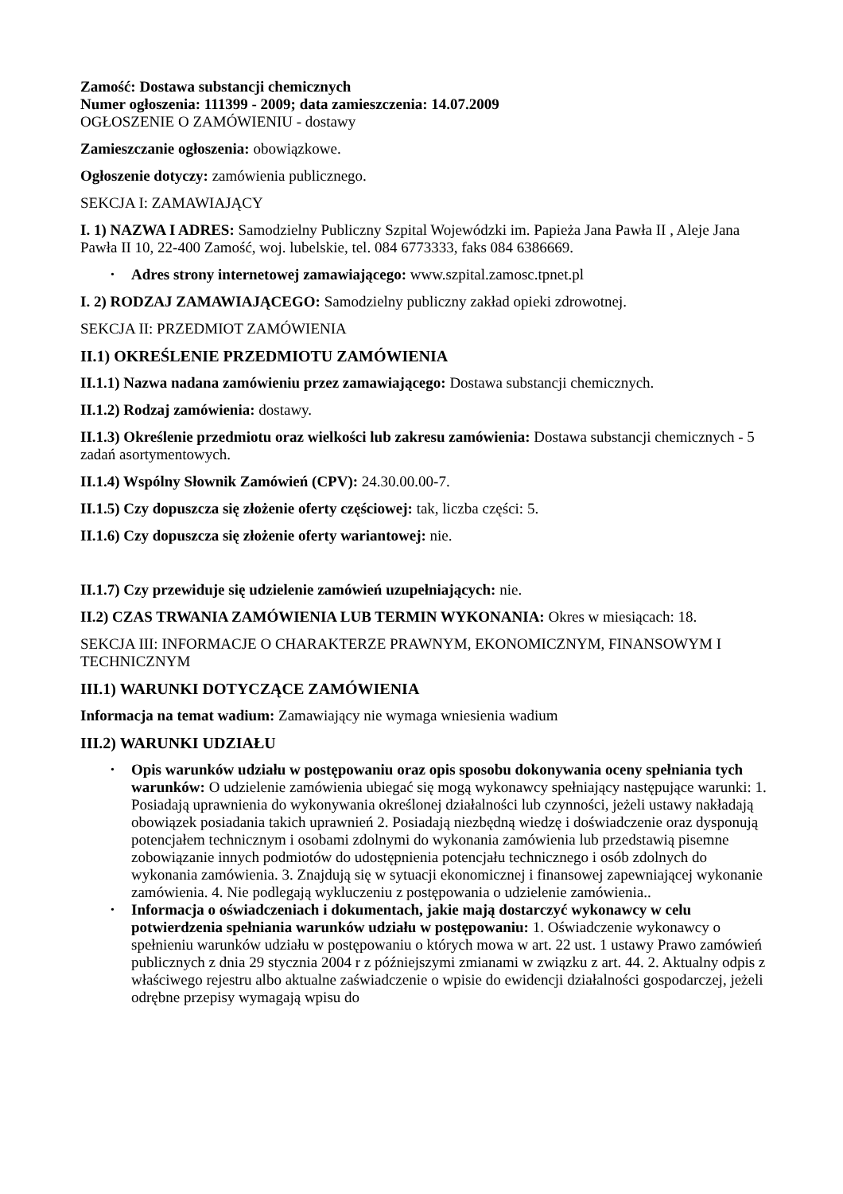Zamość: Dostawa substancji chemicznych
Numer ogłoszenia: 111399 - 2009; data zamieszczenia: 14.07.2009
OGŁOSZENIE O ZAMÓWIENIU - dostawy
Zamieszczanie ogłoszenia: obowiązkowe.
Ogłoszenie dotyczy: zamówienia publicznego.
SEKCJA I: ZAMAWIAJĄCY
I. 1) NAZWA I ADRES: Samodzielny Publiczny Szpital Wojewódzki im. Papieża Jana Pawła II , Aleje Jana Pawła II 10, 22-400 Zamość, woj. lubelskie, tel. 084 6773333, faks 084 6386669.
• Adres strony internetowej zamawiającego: www.szpital.zamosc.tpnet.pl
I. 2) RODZAJ ZAMAWIAJĄCEGO: Samodzielny publiczny zakład opieki zdrowotnej.
SEKCJA II: PRZEDMIOT ZAMÓWIENIA
II.1) OKREŚLENIE PRZEDMIOTU ZAMÓWIENIA
II.1.1) Nazwa nadana zamówieniu przez zamawiającego: Dostawa substancji chemicznych.
II.1.2) Rodzaj zamówienia: dostawy.
II.1.3) Określenie przedmiotu oraz wielkości lub zakresu zamówienia: Dostawa substancji chemicznych - 5 zadań asortymentowych.
II.1.4) Wspólny Słownik Zamówień (CPV): 24.30.00.00-7.
II.1.5) Czy dopuszcza się złożenie oferty częściowej: tak, liczba części: 5.
II.1.6) Czy dopuszcza się złożenie oferty wariantowej: nie.
II.1.7) Czy przewiduje się udzielenie zamówień uzupełniających: nie.
II.2) CZAS TRWANIA ZAMÓWIENIA LUB TERMIN WYKONANIA: Okres w miesiącach: 18.
SEKCJA III: INFORMACJE O CHARAKTERZE PRAWNYM, EKONOMICZNYM, FINANSOWYM I TECHNICZNYM
III.1) WARUNKI DOTYCZĄCE ZAMÓWIENIA
Informacja na temat wadium: Zamawiający nie wymaga wniesienia wadium
III.2) WARUNKI UDZIAŁU
• Opis warunków udziału w postępowaniu oraz opis sposobu dokonywania oceny spełniania tych warunków: O udzielenie zamówienia ubiegać się mogą wykonawcy spełniający następujące warunki: 1. Posiadają uprawnienia do wykonywania określonej działalności lub czynności, jeżeli ustawy nakładają obowiązek posiadania takich uprawnień 2. Posiadają niezbędną wiedzę i doświadczenie oraz dysponują potencjałem technicznym i osobami zdolnymi do wykonania zamówienia lub przedstawią pisemne zobowiązanie innych podmiotów do udostępnienia potencjału technicznego i osób zdolnych do wykonania zamówienia. 3. Znajdują się w sytuacji ekonomicznej i finansowej zapewniającej wykonanie zamówienia. 4. Nie podlegają wykluczeniu z postępowania o udzielenie zamówienia..
• Informacja o oświadczeniach i dokumentach, jakie mają dostarczyć wykonawcy w celu potwierdzenia spełniania warunków udziału w postępowaniu: 1. Oświadczenie wykonawcy o spełnieniu warunków udziału w postępowaniu o których mowa w art. 22 ust. 1 ustawy Prawo zamówień publicznych z dnia 29 stycznia 2004 r z późniejszymi zmianami w związku z art. 44. 2. Aktualny odpis z właściwego rejestru albo aktualne zaświadczenie o wpisie do ewidencji działalności gospodarczej, jeżeli odrębne przepisy wymagają wpisu do